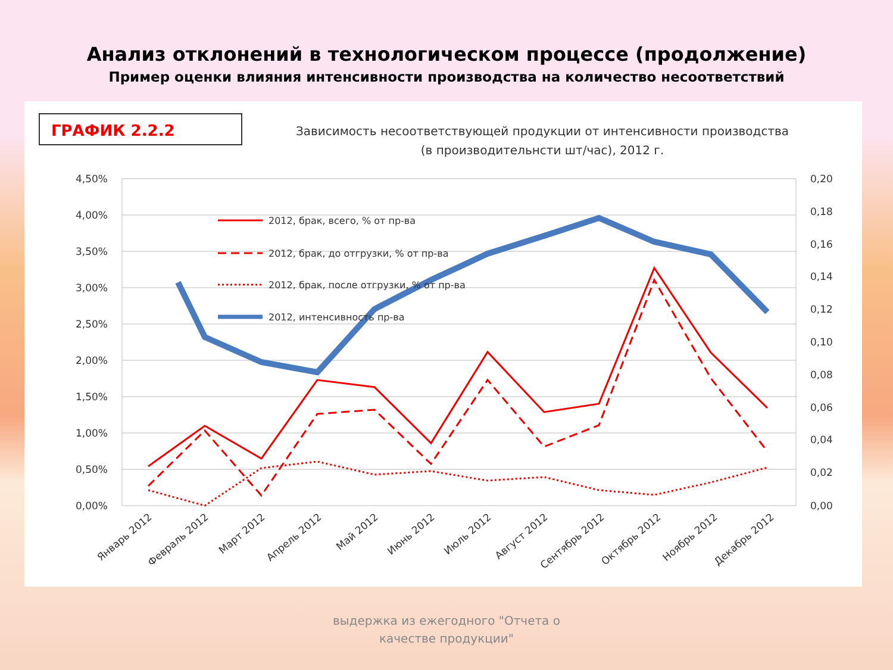Анализ отклонений в технологическом процессе (продолжение)
Пример оценки влияния интенсивности производства на количество несоответствий
ГРАФИК 2.2.2
Зависимость несоответствующей продукции от интенсивности производства
(в производительнсти шт/час), 2012 г.
4,50%
4,00%
3,50%
3,00%
2,50%
2,00%
1,50%
1,00%
0,50%
0,00%
0,20
0,18
0,16
0,14
0,12
0,10
0,08
0,06
0,04
0,02
0,00
2012, брак, всего, % от пр-ва
2012, брак, до отгрузки, % от пр-ва
2012, брак, после отгрузки, % от пр-ва
2012, интенсивность пр-ва
Январь 2012
Февраль 2012
Март 2012
Апрель 2012
Май 2012
Июнь 2012
Июль 2012
Август 2012
Сентябрь 2012
Октябрь 2012
Ноябрь 2012
Декабрь 2012
выдержка из ежегодного "Отчета о
качестве продукции"